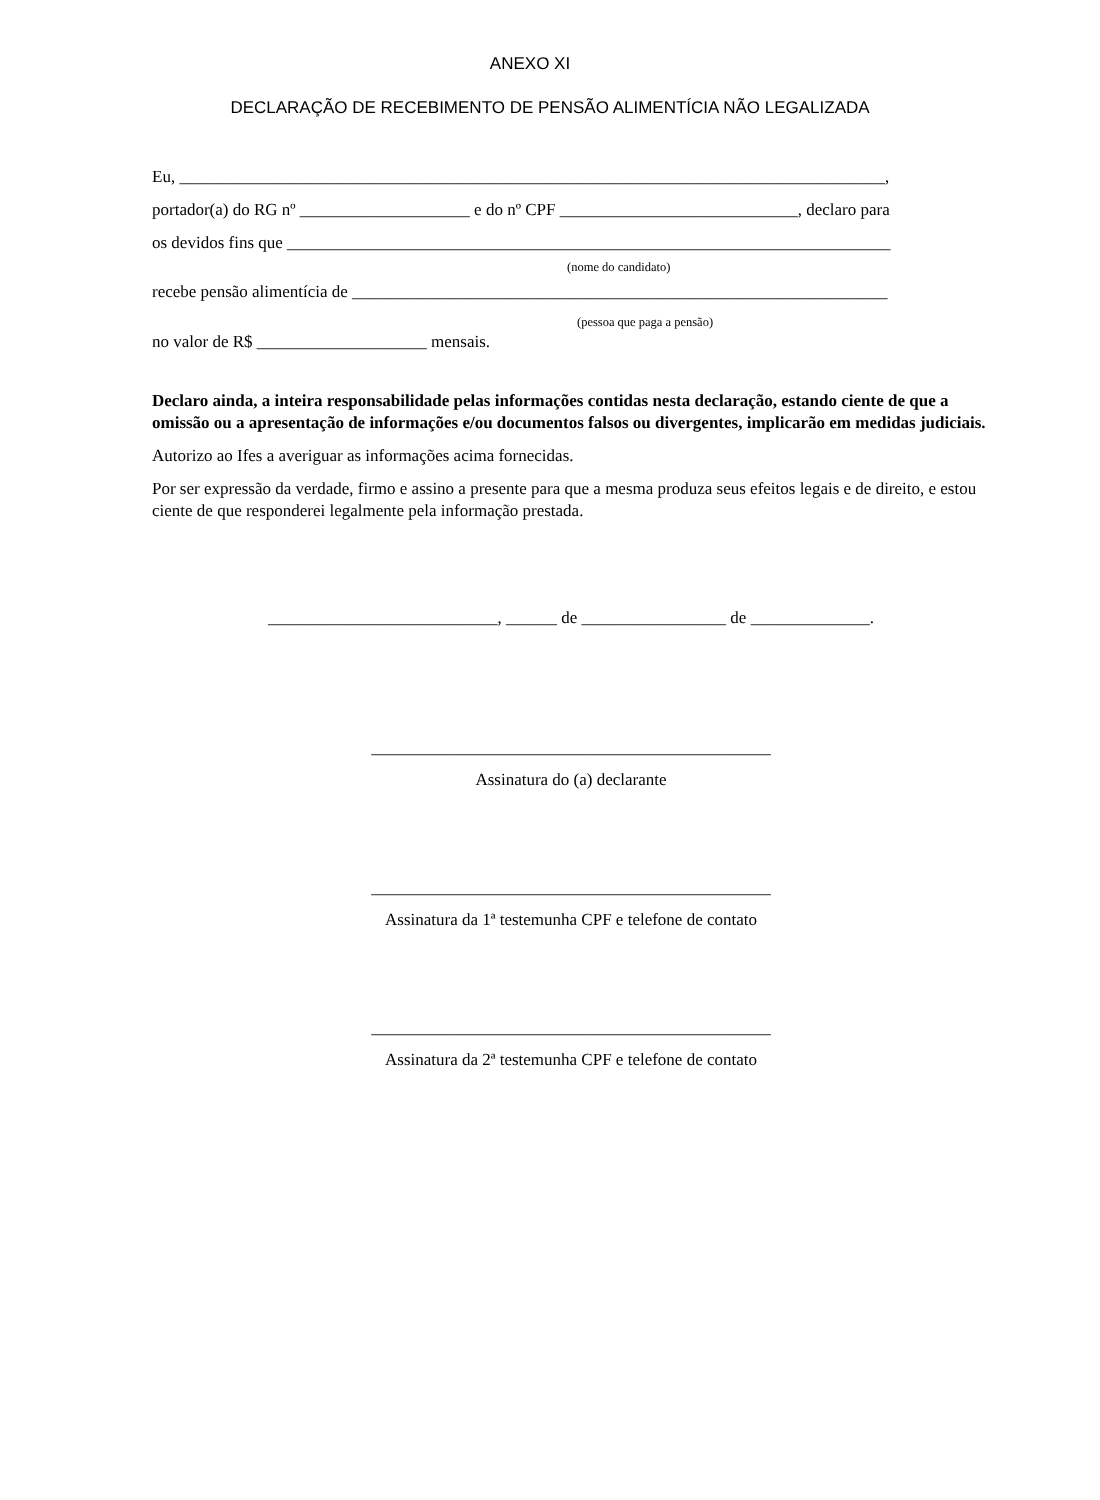ANEXO XI
DECLARAÇÃO DE RECEBIMENTO DE PENSÃO ALIMENTÍCIA NÃO LEGALIZADA
Eu, ___________________________________________________________________________________,
portador(a) do RG nº ____________________ e do nº CPF ____________________________, declaro para
os devidos fins que _______________________________________________________________________
(nome do candidato)
recebe pensão alimentícia de _______________________________________________________________
(pessoa que paga a pensão)
no valor de R$ ____________________ mensais.
Declaro ainda, a inteira responsabilidade pelas informações contidas nesta declaração, estando ciente de que a omissão ou a apresentação de informações e/ou documentos falsos ou divergentes, implicarão em medidas judiciais.
Autorizo ao Ifes a averiguar as informações acima fornecidas.
Por ser expressão da verdade, firmo e assino a presente para que a mesma produza seus efeitos legais e de direito, e estou ciente de que responderei legalmente pela informação prestada.
___________________________, ______ de _________________ de ______________.
_______________________________________________
Assinatura do (a) declarante
_______________________________________________
Assinatura da 1ª testemunha CPF e telefone de contato
_______________________________________________
Assinatura da 2ª testemunha CPF e telefone de contato